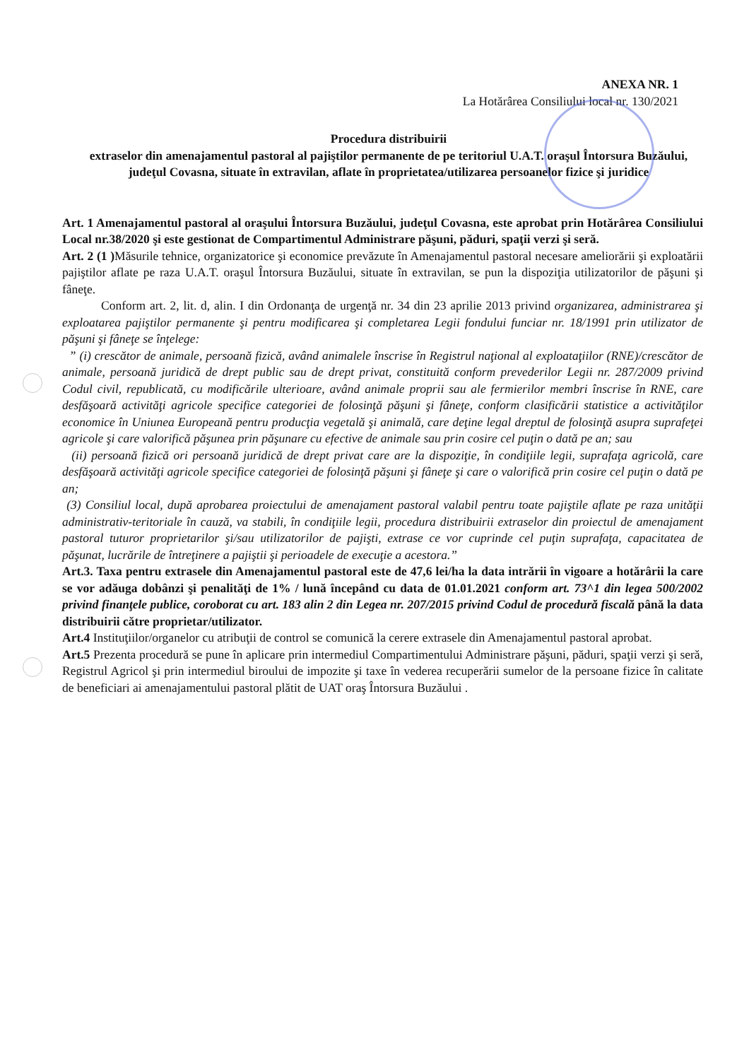ANEXA NR. 1
La Hotărârea Consiliului local nr. 130/2021
Procedura distribuirii
extraselor din amenajamentul pastoral al pajiştilor permanente de pe teritoriul U.A.T. oraşul Întorsura Buzăului, judeţul Covasna, situate în extravilan, aflate în proprietatea/utilizarea persoanelor fizice şi juridice
Art. 1 Amenajamentul pastoral al oraşului Întorsura Buzăului, judeţul Covasna, este aprobat prin Hotărârea Consiliului Local nr.38/2020 şi este gestionat de Compartimentul Administrare păşuni, păduri, spaţii verzi şi seră.
Art. 2 (1 ) Măsurile tehnice, organizatorice şi economice prevăzute în Amenajamentul pastoral necesare ameliorării şi exploatării pajiştilor aflate pe raza U.A.T. oraşul Întorsura Buzăului, situate în extravilan, se pun la dispoziţia utilizatorilor de păşuni şi fâneţe.
Conform art. 2, lit. d, alin. I din Ordonanţa de urgenţă nr. 34 din 23 aprilie 2013 privind organizarea, administrarea şi exploatarea pajiştilor permanente şi pentru modificarea şi completarea Legii fondului funciar nr. 18/1991 prin utilizator de păşuni şi fâneţe se înţelege:
” (i) crescător de animale, persoană fizică, având animalele înscrise în Registrul naţional al exploataţiilor (RNE)/crescător de animale, persoană juridică de drept public sau de drept privat, constituită conform prevederilor Legii nr. 287/2009 privind Codul civil, republicată, cu modificările ulterioare, având animale proprii sau ale fermierilor membri înscrise în RNE, care desfăşoară activităţi agricole specifice categoriei de folosinţă păşuni şi fâneţe, conform clasificării statistice a activităţilor economice în Uniunea Europeană pentru producţia vegetală şi animală, care deţine legal dreptul de folosinţă asupra suprafeţei agricole şi care valorifică păşunea prin păşunare cu efective de animale sau prin cosire cel puţin o dată pe an; sau
(ii) persoană fizică ori persoană juridică de drept privat care are la dispoziţie, în condiţiile legii, suprafaţa agricolă, care desfăşoară activităţi agricole specifice categoriei de folosinţă păşuni şi fâneţe şi care o valorifică prin cosire cel puţin o dată pe an;
(3) Consiliul local, după aprobarea proiectului de amenajament pastoral valabil pentru toate pajiştile aflate pe raza unităţii administrativ-teritoriale în cauză, va stabili, în condiţiile legii, procedura distribuirii extraselor din proiectul de amenajament pastoral tuturor proprietarilor şi/sau utilizatorilor de pajişti, extrase ce vor cuprinde cel puţin suprafaţa, capacitatea de păşunat, lucrările de întreţinere a pajiştii şi perioadele de execuţie a acestora.”
Art.3. Taxa pentru extrasele din Amenajamentul pastoral este de 47,6 lei/ha la data intrării în vigoare a hotărârii la care se vor adăuga dobânzi şi penalităţi de 1% / lună începând cu data de 01.01.2021 conform art. 73^1 din legea 500/2002 privind finanţele publice, coroborat cu art. 183 alin 2 din Legea nr. 207/2015 privind Codul de procedură fiscală până la data distribuirii către proprietar/utilizator.
Art.4 Instituţiilor/organelor cu atribuţii de control se comunică la cerere extrasele din Amenajamentul pastoral aprobat.
Art.5 Prezenta procedură se pune în aplicare prin intermediul Compartimentului Administrare păşuni, păduri, spaţii verzi şi seră, Registrul Agricol şi prin intermediul biroului de impozite şi taxe în vederea recuperării sumelor de la persoane fizice în calitate de beneficiari ai amenajamentului pastoral plătit de UAT oraş Întorsura Buzăului .